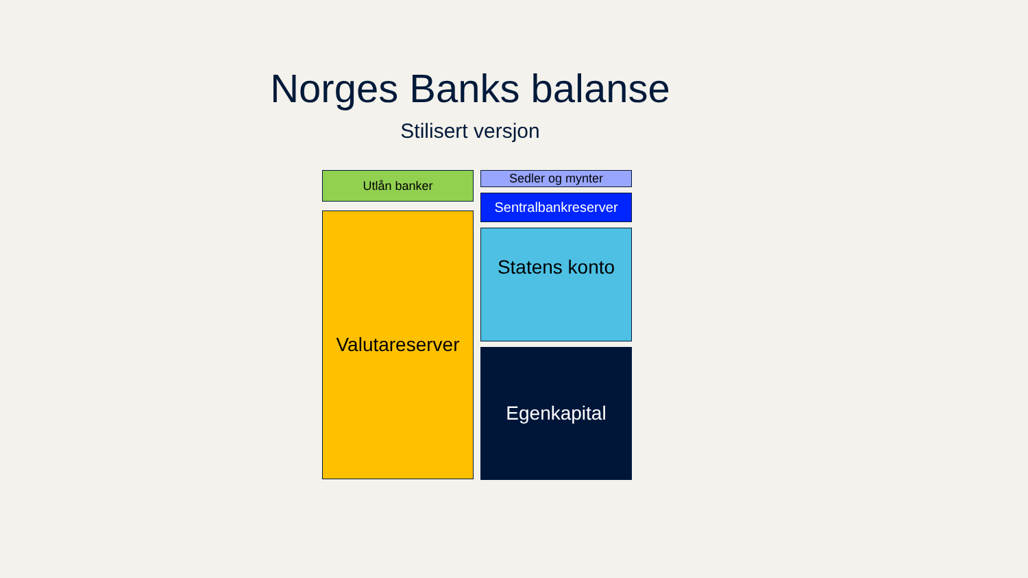Norges Banks balanse
Stilisert versjon
Utlån banker
Valutareserver
Sedler og mynter
Sentralbankreserver
Statens konto
Egenkapital